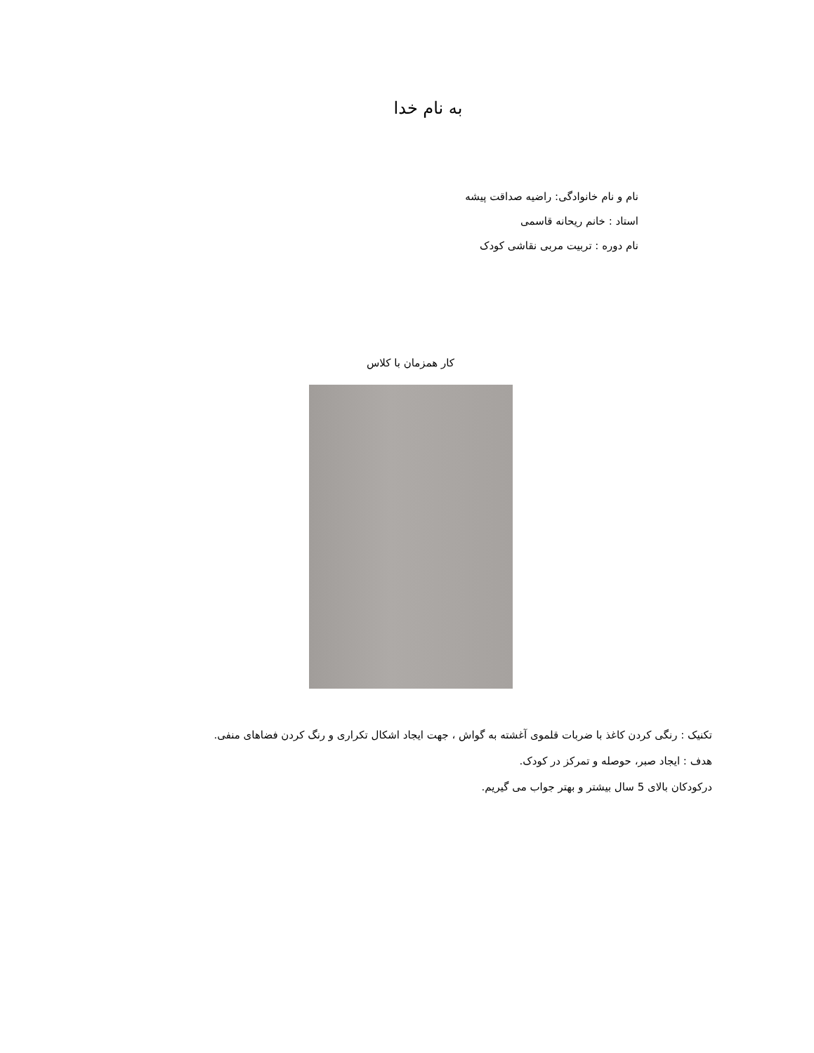به نام خدا
نام و نام خانوادگی: راضیه صداقت پیشه
استاد : خانم ریحانه قاسمی
نام دوره : تربیت مربی نقاشی کودک
کار همزمان با کلاس
تکنیک : رنگی کردن کاغذ با ضربات قلموی آغشته به گواش ، جهت ایجاد اشکال تکراری و رنگ کردن فضاهای منفی.
هدف : ایجاد صبر، حوصله و تمرکز در کودک.
درکودکان بالای 5 سال بیشتر و بهتر جواب می گیریم.